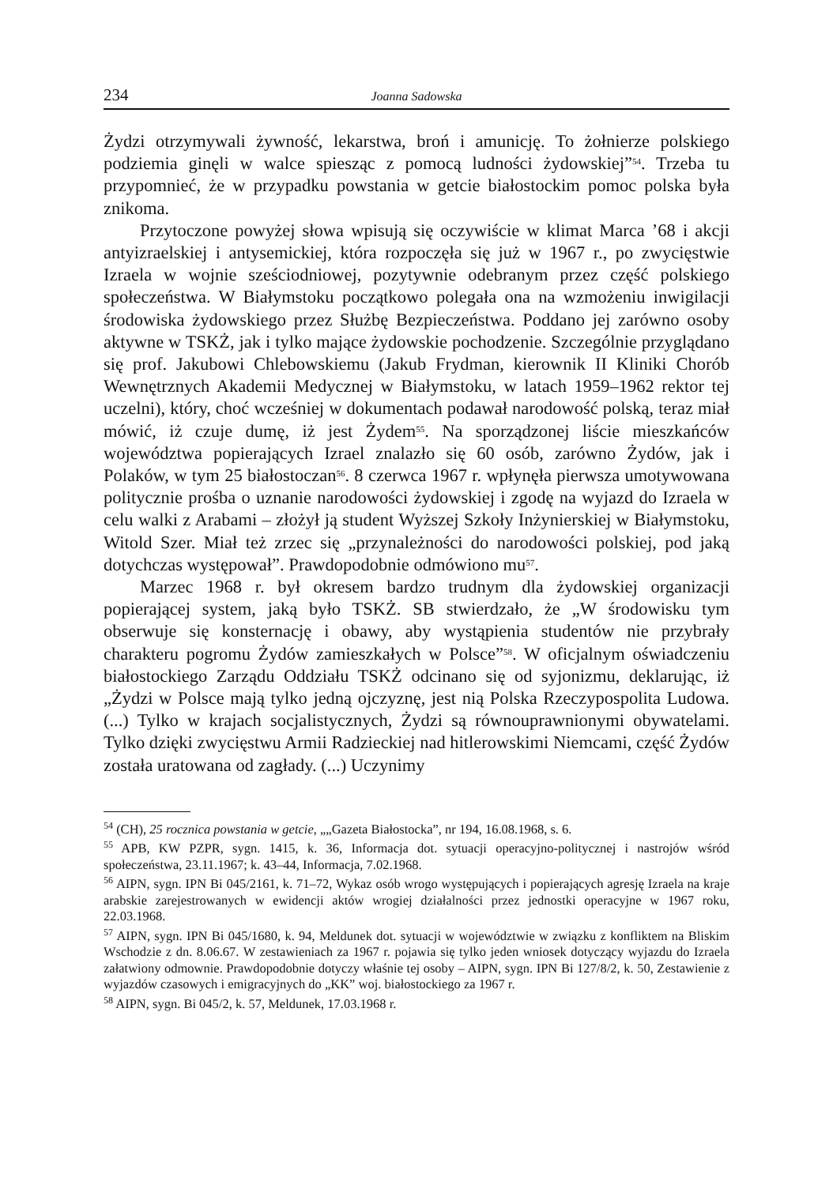234 Joanna Sadowska
Żydzi otrzymywali żywność, lekarstwa, broń i amunicję. To żołnierze polskiego podziemia ginęli w walce spiesząc z pomocą ludności żydowskiej”<sup>54</sup>. Trzeba tu przypomnieć, że w przypadku powstania w getcie białostockim pomoc polska była znikoma.
Przytoczone powyżej słowa wpisują się oczywiście w klimat Marca ’68 i akcji antyizraelskiej i antysemickiej, która rozpoczęła się już w 1967 r., po zwycięstwie Izraela w wojnie sześciodniowej, pozytywnie odebranym przez część polskiego społeczeństwa. W Białymstoku początkowo polegała ona na wzmożeniu inwigilacji środowiska żydowskiego przez Służbę Bezpieczeństwa. Poddano jej zarówno osoby aktywne w TSKŻ, jak i tylko mające żydowskie pochodzenie. Szczególnie przyglądano się prof. Jakubowi Chlebowskiemu (Jakub Frydman, kierownik II Kliniki Chorób Wewnętrznych Akademii Medycznej w Białymstoku, w latach 1959–1962 rektor tej uczelni), który, choć wcześniej w dokumentach podawał narodowość polską, teraz miał mówić, iż czuje dumę, iż jest Żydem<sup>55</sup>. Na sporządzonej liście mieszkańców województwa popierających Izrael znalazło się 60 osób, zarówno Żydów, jak i Polaków, w tym 25 białostoczan<sup>56</sup>. 8 czerwca 1967 r. wpłynęła pierwsza umotywowana politycznie prośba o uznanie narodowości żydowskiej i zgodę na wyjazd do Izraela w celu walki z Arabami – złożył ją student Wyższej Szkoły Inżynierskiej w Białymstoku, Witold Szer. Miał też zrzec się „przynależności do narodowości polskiej, pod jaką dotychczas występował”. Prawdopodobnie odmówiono mu<sup>57</sup>.
Marzec 1968 r. był okresem bardzo trudnym dla żydowskiej organizacji popierającej system, jaką było TSKŻ. SB stwierdzało, że „W środowisku tym obserwuje się konsternację i obawy, aby wystąpienia studentów nie przybrały charakteru pogromu Żydów zamieszkałych w Polsce”<sup>58</sup>. W oficjalnym oświadczeniu białostockiego Zarządu Oddziału TSKŻ odcinano się od syjonizmu, deklarując, iż „Żydzi w Polsce mają tylko jedną ojczyznę, jest nią Polska Rzeczypospolita Ludowa. (...) Tylko w krajach socjalistycznych, Żydzi są równouprawnionymi obywatelami. Tylko dzięki zwycięstwu Armii Radzieckiej nad hitlerowskimi Niemcami, część Żydów została uratowana od zagłady. (...) Uczynimy
<sup>54</sup> (CH), 25 rocznica powstania w getcie, „„Gazeta Białostocka”, nr 194, 16.08.1968, s. 6.
<sup>55</sup> APB, KW PZPR, sygn. 1415, k. 36, Informacja dot. sytuacji operacyjno-politycznej i nastrojów wśród społeczeństwa, 23.11.1967; k. 43–44, Informacja, 7.02.1968.
<sup>56</sup> AIPN, sygn. IPN Bi 045/2161, k. 71–72, Wykaz osób wrogo występujących i popierających agresję Izraela na kraje arabskie zarejestrowanych w ewidencji aktów wrogiej działalności przez jednostki operacyjne w 1967 roku, 22.03.1968.
<sup>57</sup> AIPN, sygn. IPN Bi 045/1680, k. 94, Meldunek dot. sytuacji w województwie w związku z konfliktem na Bliskim Wschodzie z dn. 8.06.67. W zestawieniach za 1967 r. pojawia się tylko jeden wniosek dotyczący wyjazdu do Izraela załatwiony odmownie. Prawdopodobnie dotyczy właśnie tej osoby – AIPN, sygn. IPN Bi 127/8/2, k. 50, Zestawienie z wyjazdów czasowych i emigracyjnych do „KK” woj. białostockiego za 1967 r.
<sup>58</sup> AIPN, sygn. Bi 045/2, k. 57, Meldunek, 17.03.1968 r.